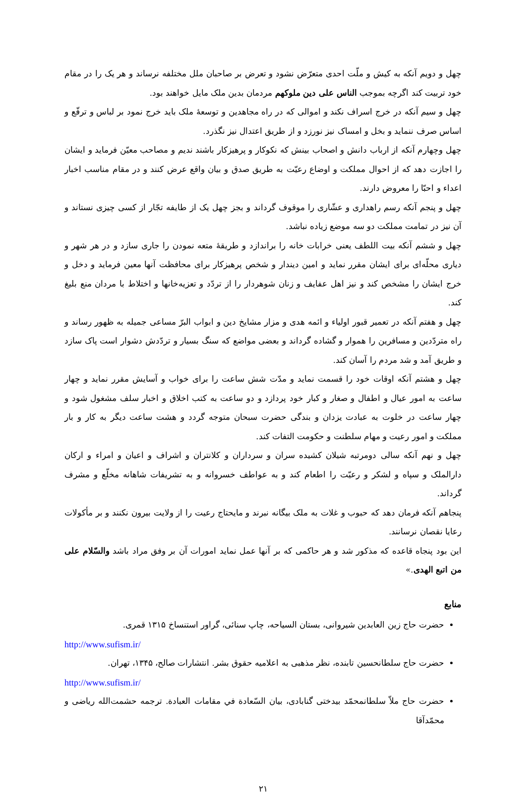چهل و دویم آنکه به کیش و ملّت احدی متعرّض نشود و تعرض بر صاحبان ملل مختلفه نرساند و هر یک را در مقام خود تربیت کند اگرچه بموجب الناس علی دین ملوکهم مردمان بدین ملک مایل خواهند بود.
چهل و سیم آنکه در خرج اسراف نکند و اموالی که در راه مجاهدین و توسعهٔ ملک باید خرج نمود بر لباس و ترفّع و اساس صرف ننماید و بخل و امساک نیز نورزد و از طریق اعتدال نیز نگذرد.
چهل وچهارم آنکه از ارباب دانش و اصحاب بینش که نکوکار و پرهیزکار باشند ندیم و مصاحب معیّن فرماید و ایشان را اجازت دهد که از احوال مملکت و اوضاع رعیّت به طریق صدق و بیان واقع عرض کنند و در مقام مناسب اخبار اعداء و احبّا را معروض دارند.
چهل و پنجم آنکه رسم راهداری و عشّاری را موقوف گرداند و بجز چهل یک از طایفه تجّار از کسی چیزی نستاند و آن نیز در تمامت مملکت دو سه موضع زیاده نباشد.
چهل و ششم آنکه بیت اللطف یعنی خرابات خانه را براندازد و طریقهٔ متعه نمودن را جاری سازد و در هر شهر و دیاری محلّه‌ای برای ایشان مقرر نماید و امین دیندار و شخص پرهیزکار برای محافظت آنها معین فرماید و دخل و خرج ایشان را مشخص کند و نیز اهل عفایف و زنان شوهردار را از تردّد و تعزیه‌خانها و اختلاط با مردان منع بلیغ کند.
چهل و هفتم آنکه در تعمیر قبور اولیاء و ائمه هدی و مزار مشایخ دین و ابواب البرّ مساعی جمیله به ظهور رساند و راه متردّدین و مسافرین را هموار و گشاده گرداند و بعضی مواضع که سنگ بسیار و تردّدش دشوار است پاک سازد و طریق آمد و شد مردم را آسان کند.
چهل و هشتم آنکه اوقات خود را قسمت نماید و مدّت شش ساعت را برای خواب و آسایش مقرر نماید و چهار ساعت به امور عیال و اطفال و صغار و کبار خود پردازد و دو ساعت به کتب اخلاق و اخبار سلف مشغول شود و چهار ساعت در خلوت به عبادت یزدان و بندگی حضرت سبحان متوجه گردد و هشت ساعت دیگر به کار و بار مملکت و امور رعیت و مهام سلطنت و حکومت التفات کند.
چهل و نهم آنکه سالی دومرتبه شیلان کشیده سران و سرداران و کلانتران و اشراف و اعیان و امراء و ارکان دارالملک و سپاه و لشکر و رعیّت را اطعام کند و به عواطف خسروانه و به تشریفات شاهانه مخلّع و مشرف گرداند.
پنجاهم آنکه فرمان دهد که حبوب و غلات به ملک بیگانه نبرند و مایحتاج رعیت را از ولایت بیرون نکنند و بر مأکولات رعایا نقصان نرسانند.
این بود پنجاه قاعده که مذکور شد و هر حاکمی که بر آنها عمل نماید امورات آن بر وفق مراد باشد والسّلام علی من اتبع الهدی.»
منابع
حضرت حاج زین العابدین شیروانی، بستان السیاحه، چاپ سنائی، گراور استنساخ ۱۳۱۵ قمری.
http://www.sufism.ir/
حضرت حاج سلطانحسین تابنده، نظر مذهبی به اعلامیه حقوق بشر. انتشارات صالح، ۱۳۴۵، تهران.
http://www.sufism.ir/
حضرت حاج ملاّ سلطانمحمّد بیدختی گنابادی، بیان السّعادة في مقامات العبادة. ترجمه حشمت‌الله ریاضی و محمّدآقا
۲۱